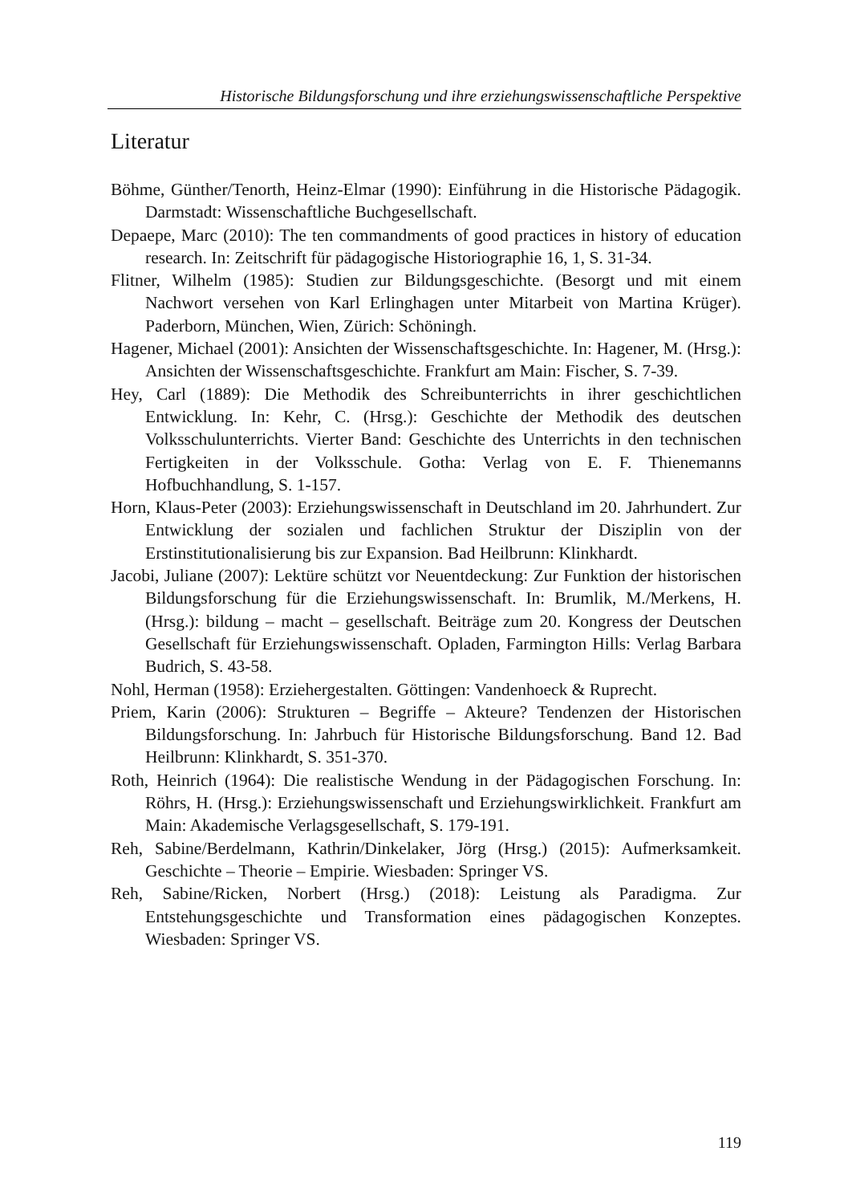Historische Bildungsforschung und ihre erziehungswissenschaftliche Perspektive
Literatur
Böhme, Günther/Tenorth, Heinz-Elmar (1990): Einführung in die Historische Pädagogik. Darmstadt: Wissenschaftliche Buchgesellschaft.
Depaepe, Marc (2010): The ten commandments of good practices in history of education research. In: Zeitschrift für pädagogische Historiographie 16, 1, S. 31-34.
Flitner, Wilhelm (1985): Studien zur Bildungsgeschichte. (Besorgt und mit einem Nachwort versehen von Karl Erlinghagen unter Mitarbeit von Martina Krüger). Paderborn, München, Wien, Zürich: Schöningh.
Hagener, Michael (2001): Ansichten der Wissenschaftsgeschichte. In: Hagener, M. (Hrsg.): Ansichten der Wissenschaftsgeschichte. Frankfurt am Main: Fischer, S. 7-39.
Hey, Carl (1889): Die Methodik des Schreibunterrichts in ihrer geschichtlichen Entwicklung. In: Kehr, C. (Hrsg.): Geschichte der Methodik des deutschen Volksschulunterrichts. Vierter Band: Geschichte des Unterrichts in den technischen Fertigkeiten in der Volksschule. Gotha: Verlag von E. F. Thienemanns Hofbuchhandlung, S. 1-157.
Horn, Klaus-Peter (2003): Erziehungswissenschaft in Deutschland im 20. Jahrhundert. Zur Entwicklung der sozialen und fachlichen Struktur der Disziplin von der Erstinstitutionalisierung bis zur Expansion. Bad Heilbrunn: Klinkhardt.
Jacobi, Juliane (2007): Lektüre schützt vor Neuentdeckung: Zur Funktion der historischen Bildungsforschung für die Erziehungswissenschaft. In: Brumlik, M./Merkens, H. (Hrsg.): bildung – macht – gesellschaft. Beiträge zum 20. Kongress der Deutschen Gesellschaft für Erziehungswissenschaft. Opladen, Farmington Hills: Verlag Barbara Budrich, S. 43-58.
Nohl, Herman (1958): Erziehergestalten. Göttingen: Vandenhoeck & Ruprecht.
Priem, Karin (2006): Strukturen – Begriffe – Akteure? Tendenzen der Historischen Bildungsforschung. In: Jahrbuch für Historische Bildungsforschung. Band 12. Bad Heilbrunn: Klinkhardt, S. 351-370.
Roth, Heinrich (1964): Die realistische Wendung in der Pädagogischen Forschung. In: Röhrs, H. (Hrsg.): Erziehungswissenschaft und Erziehungswirklichkeit. Frankfurt am Main: Akademische Verlagsgesellschaft, S. 179-191.
Reh, Sabine/Berdelmann, Kathrin/Dinkelaker, Jörg (Hrsg.) (2015): Aufmerksamkeit. Geschichte – Theorie – Empirie. Wiesbaden: Springer VS.
Reh, Sabine/Ricken, Norbert (Hrsg.) (2018): Leistung als Paradigma. Zur Entstehungsgeschichte und Transformation eines pädagogischen Konzeptes. Wiesbaden: Springer VS.
119